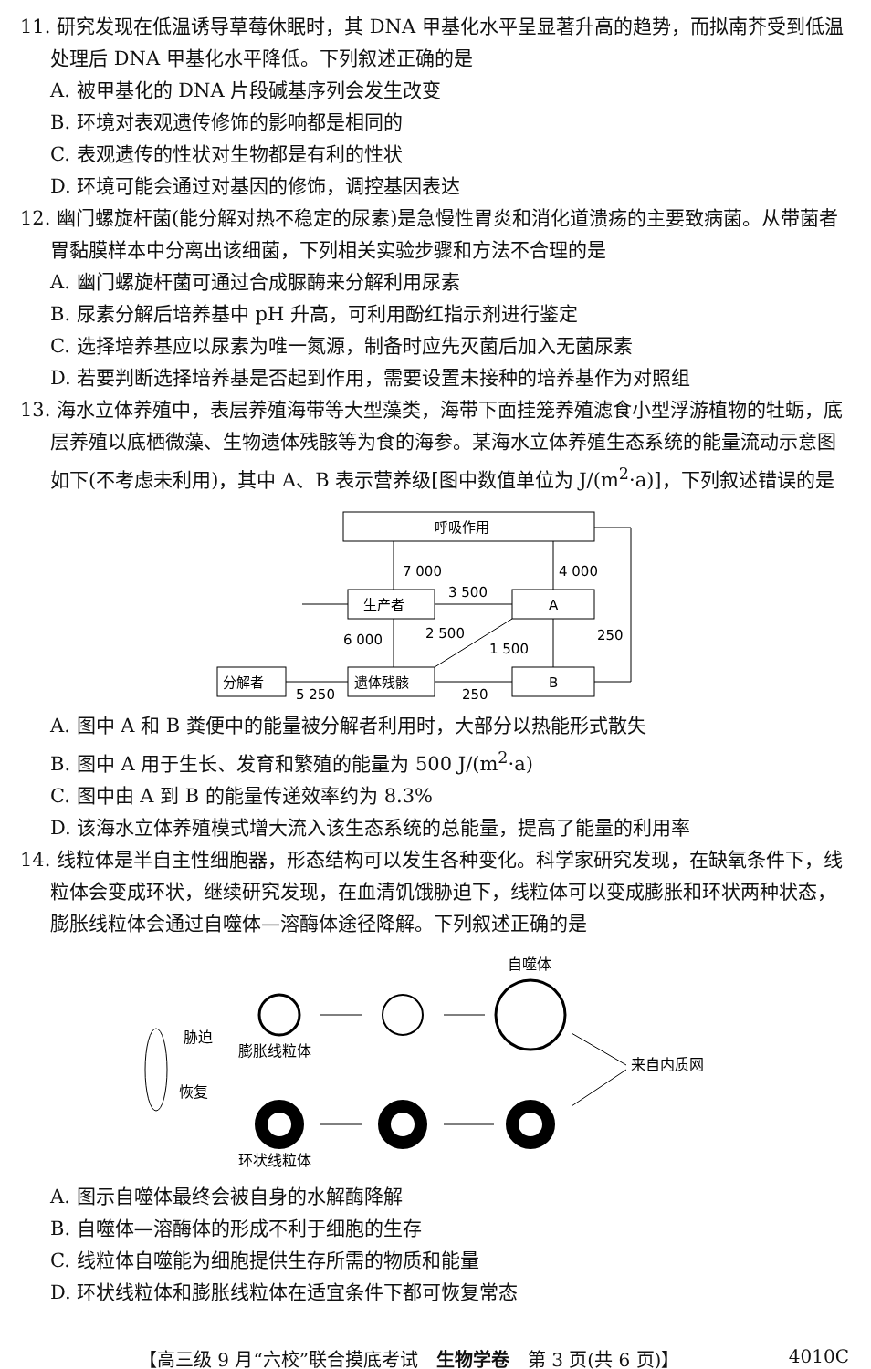11. 研究发现在低温诱导草莓休眠时，其 DNA 甲基化水平呈显著升高的趋势，而拟南芥受到低温处理后 DNA 甲基化水平降低。下列叙述正确的是
A. 被甲基化的 DNA 片段碱基序列会发生改变
B. 环境对表观遗传修饰的影响都是相同的
C. 表观遗传的性状对生物都是有利的性状
D. 环境可能会通过对基因的修饰，调控基因表达
12. 幽门螺旋杆菌(能分解对热不稳定的尿素)是急慢性胃炎和消化道溃疡的主要致病菌。从带菌者胃黏膜样本中分离出该细菌，下列相关实验步骤和方法不合理的是
A. 幽门螺旋杆菌可通过合成脲酶来分解利用尿素
B. 尿素分解后培养基中 pH 升高，可利用酚红指示剂进行鉴定
C. 选择培养基应以尿素为唯一氮源，制备时应先灭菌后加入无菌尿素
D. 若要判断选择培养基是否起到作用，需要设置未接种的培养基作为对照组
13. 海水立体养殖中，表层养殖海带等大型藻类，海带下面挂笼养殖滤食小型浮游植物的牡蛎，底层养殖以底栖微藻、生物遗体残骸等为食的海参。某海水立体养殖生态系统的能量流动示意图如下(不考虑未利用)，其中 A、B 表示营养级[图中数值单位为 J/(m<sup>2</sup>·a)]，下列叙述错误的是
呼吸作用
生产者
A
遗体残骸
B
分解者
7 000
4 000
3 500
6 000
2 500
1 500
250
250
5 250
A. 图中 A 和 B 粪便中的能量被分解者利用时，大部分以热能形式散失
B. 图中 A 用于生长、发育和繁殖的能量为 500 J/(m<sup>2</sup>·a)
C. 图中由 A 到 B 的能量传递效率约为 8.3%
D. 该海水立体养殖模式增大流入该生态系统的总能量，提高了能量的利用率
14. 线粒体是半自主性细胞器，形态结构可以发生各种变化。科学家研究发现，在缺氧条件下，线粒体会变成环状，继续研究发现，在血清饥饿胁迫下，线粒体可以变成膨胀和环状两种状态，膨胀线粒体会通过自噬体—溶酶体途径降解。下列叙述正确的是
胁迫
恢复
膨胀线粒体
自噬体
环状线粒体
来自内质网
A. 图示自噬体最终会被自身的水解酶降解
B. 自噬体—溶酶体的形成不利于细胞的生存
C. 线粒体自噬能为细胞提供生存所需的物质和能量
D. 环状线粒体和膨胀线粒体在适宜条件下都可恢复常态
【高三级 9 月“六校”联合摸底考试　生物学卷　第 3 页(共 6 页)】 4010C